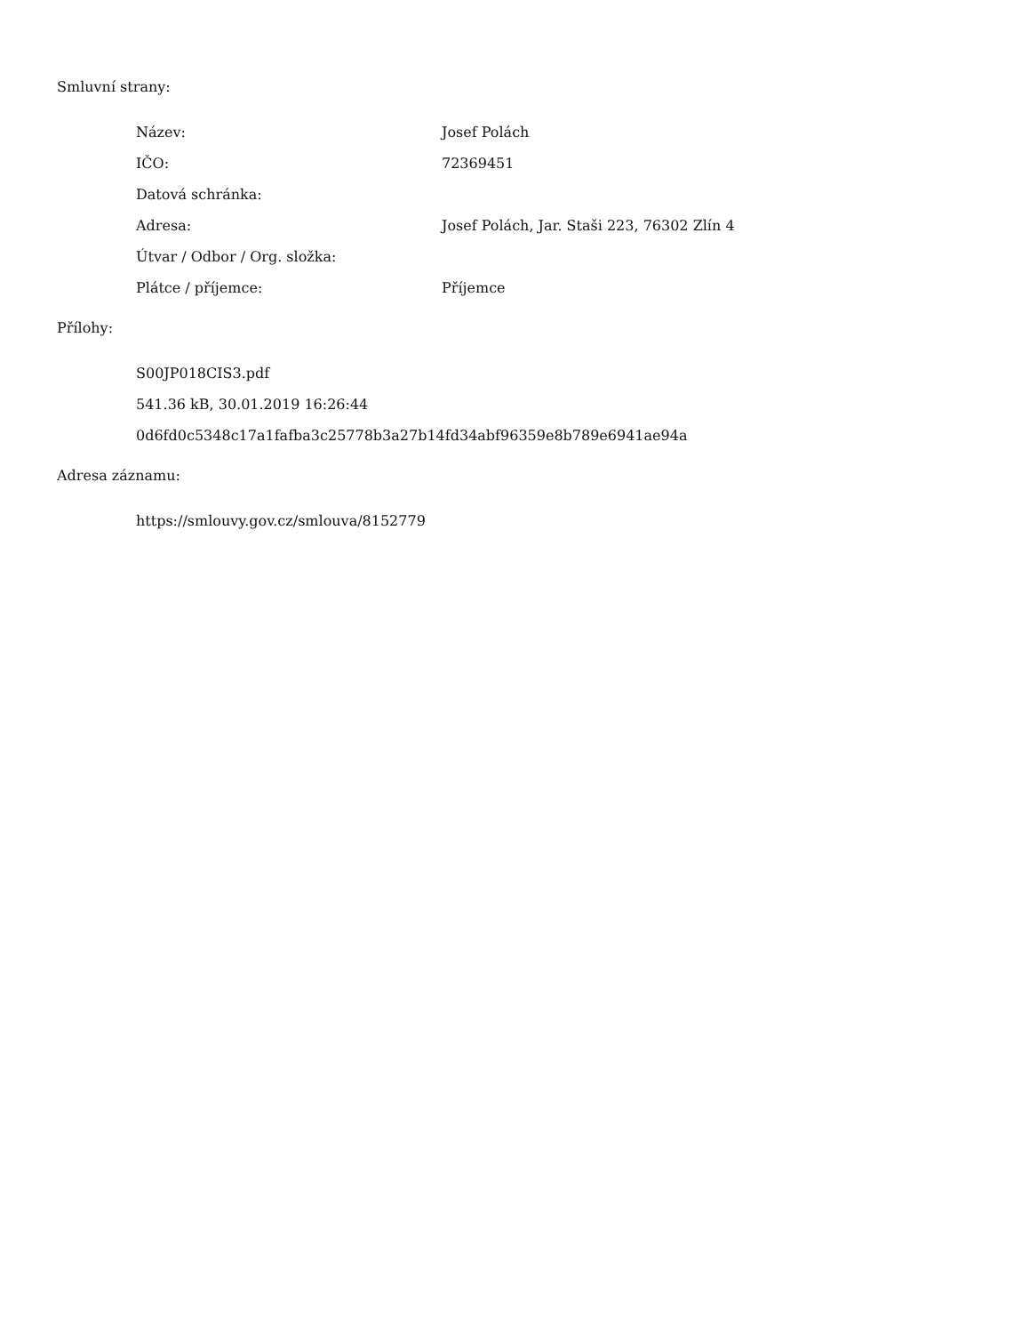Smluvní strany:
| Název: | Josef Polách |
| IČO: | 72369451 |
| Datová schránka: | |
| Adresa: | Josef Polách, Jar. Staši 223, 76302 Zlín 4 |
| Útvar / Odbor / Org. složka: | |
| Plátce / příjemce: | Příjemce |
Přílohy:
S00JP018CIS3.pdf
541.36 kB, 30.01.2019 16:26:44
0d6fd0c5348c17a1fafba3c25778b3a27b14fd34abf96359e8b789e6941ae94a
Adresa záznamu:
https://smlouvy.gov.cz/smlouva/8152779